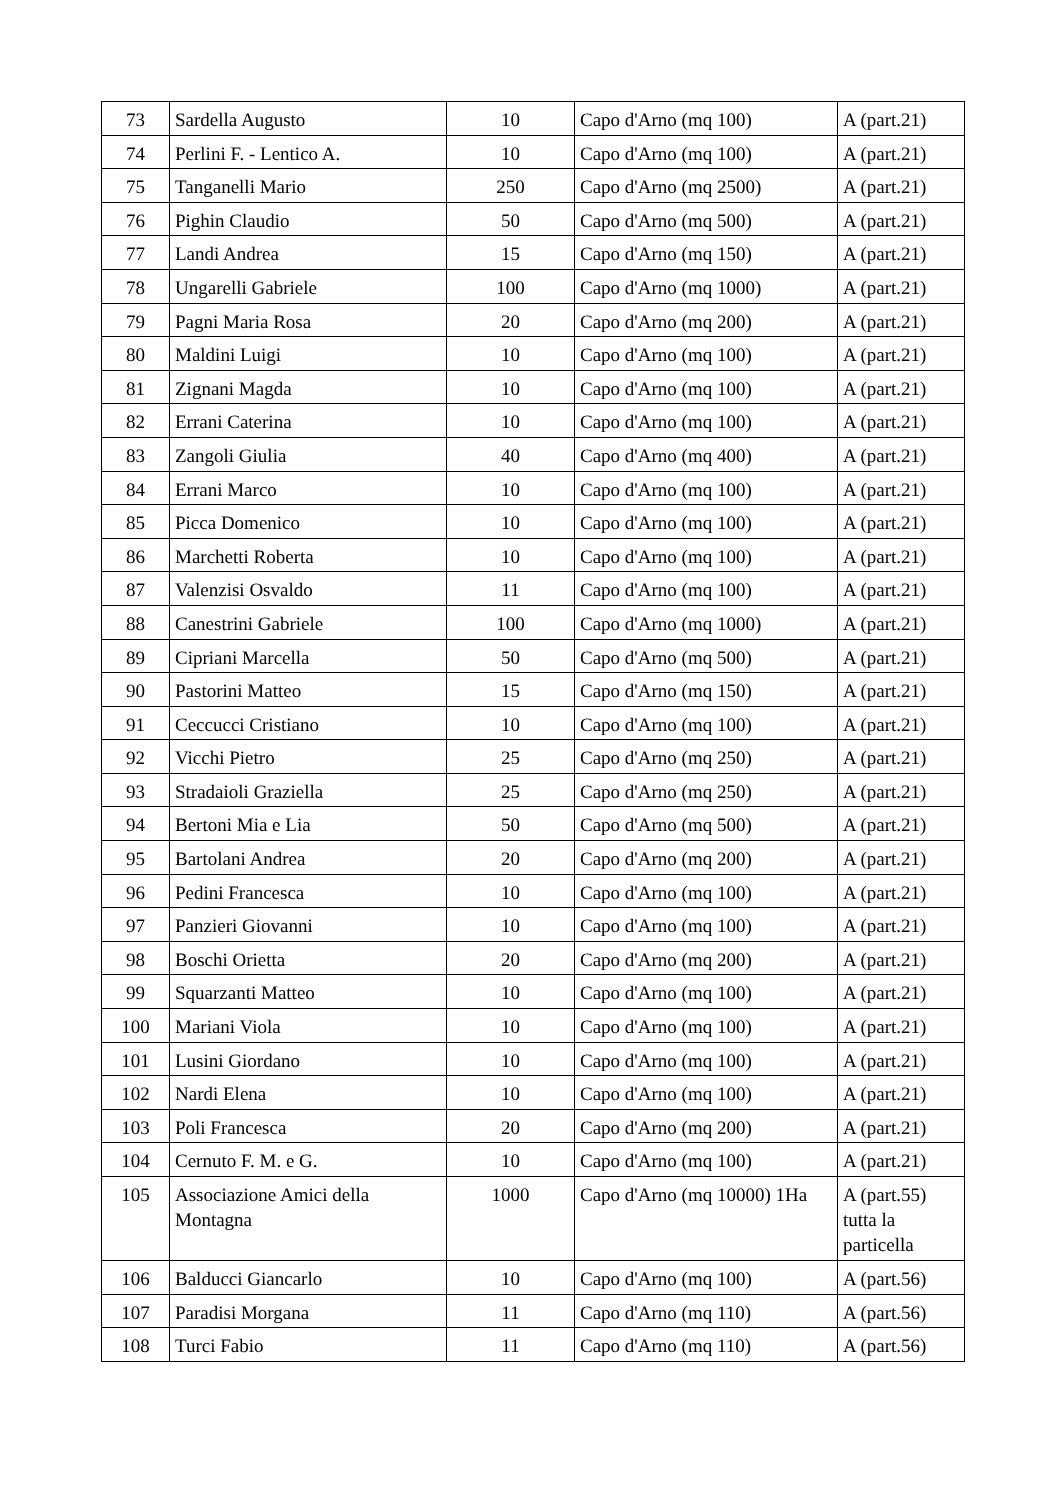| 73 | Sardella Augusto | 10 | Capo d'Arno (mq 100) | A (part.21) |
| 74 | Perlini F. - Lentico A. | 10 | Capo d'Arno (mq 100) | A (part.21) |
| 75 | Tanganelli Mario | 250 | Capo d'Arno (mq 2500) | A (part.21) |
| 76 | Pighin Claudio | 50 | Capo d'Arno (mq 500) | A (part.21) |
| 77 | Landi Andrea | 15 | Capo d'Arno (mq 150) | A (part.21) |
| 78 | Ungarelli Gabriele | 100 | Capo d'Arno (mq 1000) | A (part.21) |
| 79 | Pagni Maria Rosa | 20 | Capo d'Arno (mq 200) | A (part.21) |
| 80 | Maldini Luigi | 10 | Capo d'Arno (mq 100) | A (part.21) |
| 81 | Zignani Magda | 10 | Capo d'Arno (mq 100) | A (part.21) |
| 82 | Errani Caterina | 10 | Capo d'Arno (mq 100) | A (part.21) |
| 83 | Zangoli Giulia | 40 | Capo d'Arno (mq 400) | A (part.21) |
| 84 | Errani Marco | 10 | Capo d'Arno (mq 100) | A (part.21) |
| 85 | Picca Domenico | 10 | Capo d'Arno (mq 100) | A (part.21) |
| 86 | Marchetti Roberta | 10 | Capo d'Arno (mq 100) | A (part.21) |
| 87 | Valenzisi Osvaldo | 11 | Capo d'Arno (mq 100) | A (part.21) |
| 88 | Canestrini Gabriele | 100 | Capo d'Arno (mq 1000) | A (part.21) |
| 89 | Cipriani Marcella | 50 | Capo d'Arno (mq 500) | A (part.21) |
| 90 | Pastorini Matteo | 15 | Capo d'Arno (mq 150) | A (part.21) |
| 91 | Ceccucci Cristiano | 10 | Capo d'Arno (mq 100) | A (part.21) |
| 92 | Vicchi Pietro | 25 | Capo d'Arno (mq 250) | A (part.21) |
| 93 | Stradaioli Graziella | 25 | Capo d'Arno (mq 250) | A (part.21) |
| 94 | Bertoni Mia e Lia | 50 | Capo d'Arno (mq 500) | A (part.21) |
| 95 | Bartolani Andrea | 20 | Capo d'Arno (mq 200) | A (part.21) |
| 96 | Pedini Francesca | 10 | Capo d'Arno (mq 100) | A (part.21) |
| 97 | Panzieri Giovanni | 10 | Capo d'Arno (mq 100) | A (part.21) |
| 98 | Boschi Orietta | 20 | Capo d'Arno (mq 200) | A (part.21) |
| 99 | Squarzanti Matteo | 10 | Capo d'Arno (mq 100) | A (part.21) |
| 100 | Mariani Viola | 10 | Capo d'Arno (mq 100) | A (part.21) |
| 101 | Lusini Giordano | 10 | Capo d'Arno (mq 100) | A (part.21) |
| 102 | Nardi Elena | 10 | Capo d'Arno (mq 100) | A (part.21) |
| 103 | Poli Francesca | 20 | Capo d'Arno (mq 200) | A (part.21) |
| 104 | Cernuto F. M. e G. | 10 | Capo d'Arno (mq 100) | A (part.21) |
| 105 | Associazione Amici della Montagna | 1000 | Capo d'Arno (mq 10000) 1Ha | A (part.55) tutta la particella |
| 106 | Balducci Giancarlo | 10 | Capo d'Arno (mq 100) | A (part.56) |
| 107 | Paradisi Morgana | 11 | Capo d'Arno (mq 110) | A (part.56) |
| 108 | Turci Fabio | 11 | Capo d'Arno (mq 110) | A (part.56) |